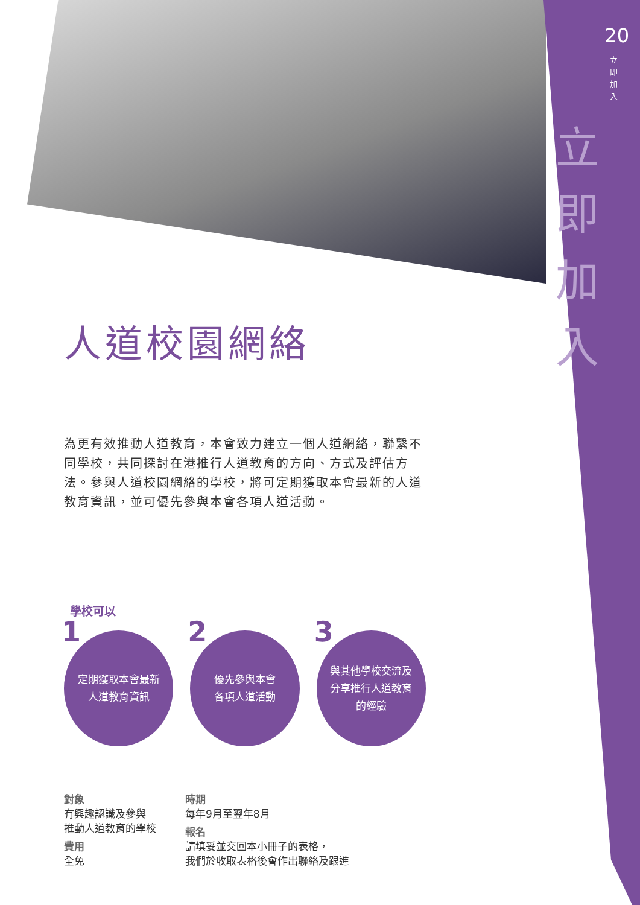20
立即加入
立即加入
人道校園網絡
為更有效推動人道教育，本會致力建立一個人道網絡，聯繫不同學校，共同探討在港推行人道教育的方向、方式及評估方法。參與人道校園網絡的學校，將可定期獲取本會最新的人道教育資訊，並可優先參與本會各項人道活動。
學校可以
1 定期獲取本會最新
人道教育資訊
2 優先參與本會
各項人道活動
3 與其他學校交流及
分享推行人道教育
的經驗
對象
有興趣認識及參與
推動人道教育的學校
費用
全免
時期
每年9月至翌年8月
報名
請填妥並交回本小冊子的表格，
我們於收取表格後會作出聯絡及跟進